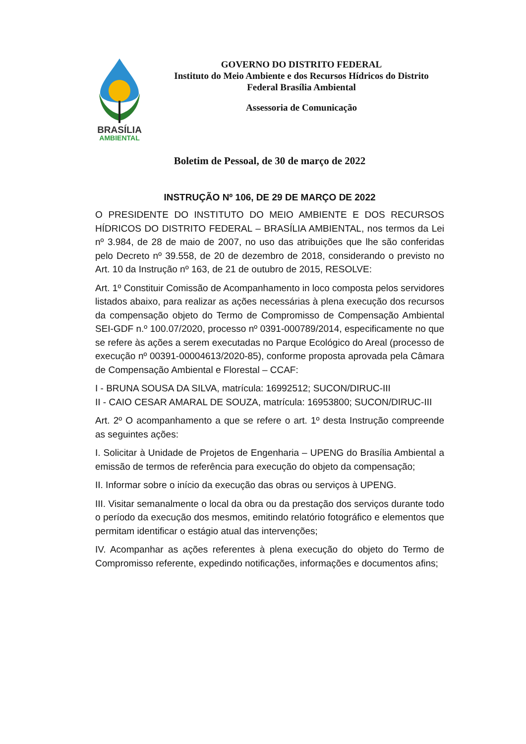BRASÍLIA
AMBIENTAL
GOVERNO DO DISTRITO FEDERAL
Instituto do Meio Ambiente e dos Recursos Hídricos do Distrito Federal Brasília Ambiental
Assessoria de Comunicação
Boletim de Pessoal, de 30 de março de 2022
INSTRUÇÃO Nº 106, DE 29 DE MARÇO DE 2022
O PRESIDENTE DO INSTITUTO DO MEIO AMBIENTE E DOS RECURSOS HÍDRICOS DO DISTRITO FEDERAL – BRASÍLIA AMBIENTAL, nos termos da Lei nº 3.984, de 28 de maio de 2007, no uso das atribuições que lhe são conferidas pelo Decreto nº 39.558, de 20 de dezembro de 2018, considerando o previsto no Art. 10 da Instrução nº 163, de 21 de outubro de 2015, RESOLVE:
Art. 1º Constituir Comissão de Acompanhamento in loco composta pelos servidores listados abaixo, para realizar as ações necessárias à plena execução dos recursos da compensação objeto do Termo de Compromisso de Compensação Ambiental SEI-GDF n.º 100.07/2020, processo nº 0391-000789/2014, especificamente no que se refere às ações a serem executadas no Parque Ecológico do Areal (processo de execução nº 00391-00004613/2020-85), conforme proposta aprovada pela Câmara de Compensação Ambiental e Florestal – CCAF:
I - BRUNA SOUSA DA SILVA, matrícula: 16992512; SUCON/DIRUC-III
II - CAIO CESAR AMARAL DE SOUZA, matrícula: 16953800; SUCON/DIRUC-III
Art. 2º O acompanhamento a que se refere o art. 1º desta Instrução compreende as seguintes ações:
I. Solicitar à Unidade de Projetos de Engenharia – UPENG do Brasília Ambiental a emissão de termos de referência para execução do objeto da compensação;
II. Informar sobre o início da execução das obras ou serviços à UPENG.
III. Visitar semanalmente o local da obra ou da prestação dos serviços durante todo o período da execução dos mesmos, emitindo relatório fotográfico e elementos que permitam identificar o estágio atual das intervenções;
IV. Acompanhar as ações referentes à plena execução do objeto do Termo de Compromisso referente, expedindo notificações, informações e documentos afins;